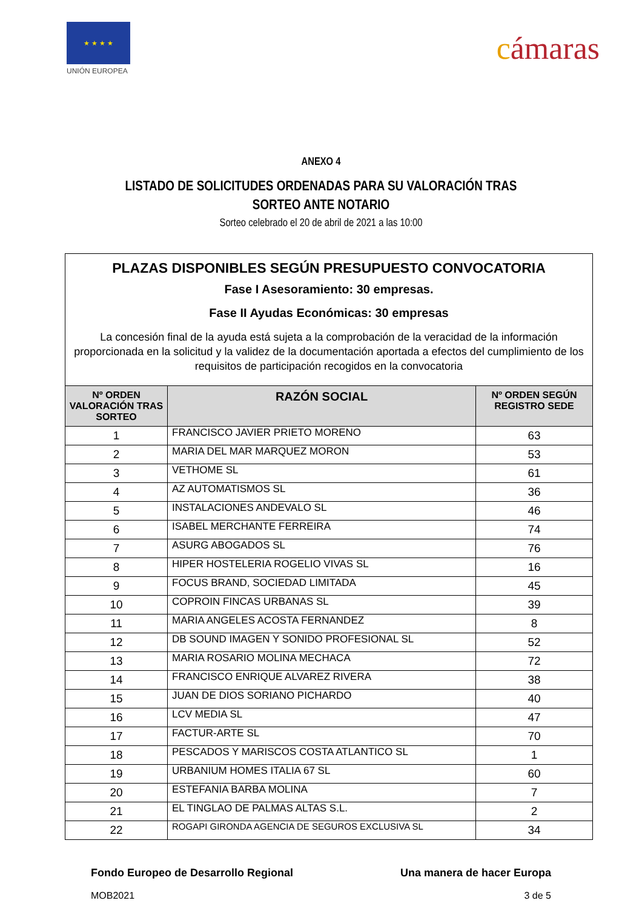★ ★ ★ ★
UNIÓN EUROPEA
cámaras
ANEXO 4
LISTADO DE SOLICITUDES ORDENADAS PARA SU VALORACIÓN TRAS
SORTEO ANTE NOTARIO
Sorteo celebrado el 20 de abril de 2021 a las 10:00
| PLAZAS DISPONIBLES SEGÚN PRESUPUESTO CONVOCATORIA Fase I Asesoramiento: 30 empresas. Fase II Ayudas Económicas: 30 empresas La concesión final de la ayuda está sujeta a la comprobación de la veracidad de la información proporcionada en la solicitud y la validez de la documentación aportada a efectos del cumplimiento de los requisitos de participación recogidos en la convocatoria | | |
| Nº ORDEN VALORACIÓN TRAS SORTEO | RAZÓN SOCIAL | Nº ORDEN SEGÚN REGISTRO SEDE |
| 1 | FRANCISCO JAVIER PRIETO MORENO | 63 |
| 2 | MARIA DEL MAR MARQUEZ MORON | 53 |
| 3 | VETHOME SL | 61 |
| 4 | AZ AUTOMATISMOS SL | 36 |
| 5 | INSTALACIONES ANDEVALO SL | 46 |
| 6 | ISABEL MERCHANTE FERREIRA | 74 |
| 7 | ASURG ABOGADOS SL | 76 |
| 8 | HIPER HOSTELERIA ROGELIO VIVAS SL | 16 |
| 9 | FOCUS BRAND, SOCIEDAD LIMITADA | 45 |
| 10 | COPROIN FINCAS URBANAS SL | 39 |
| 11 | MARIA ANGELES ACOSTA FERNANDEZ | 8 |
| 12 | DB SOUND IMAGEN Y SONIDO PROFESIONAL SL | 52 |
| 13 | MARIA ROSARIO MOLINA MECHACA | 72 |
| 14 | FRANCISCO ENRIQUE ALVAREZ RIVERA | 38 |
| 15 | JUAN DE DIOS SORIANO PICHARDO | 40 |
| 16 | LCV MEDIA SL | 47 |
| 17 | FACTUR-ARTE SL | 70 |
| 18 | PESCADOS Y MARISCOS COSTA ATLANTICO SL | 1 |
| 19 | URBANIUM HOMES ITALIA 67 SL | 60 |
| 20 | ESTEFANIA BARBA MOLINA | 7 |
| 21 | EL TINGLAO DE PALMAS ALTAS S.L. | 2 |
| 22 | ROGAPI GIRONDA AGENCIA DE SEGUROS EXCLUSIVA SL | 34 |
Fondo Europeo de Desarrollo Regional Una manera de hacer Europa
MOB2021 3 de 5